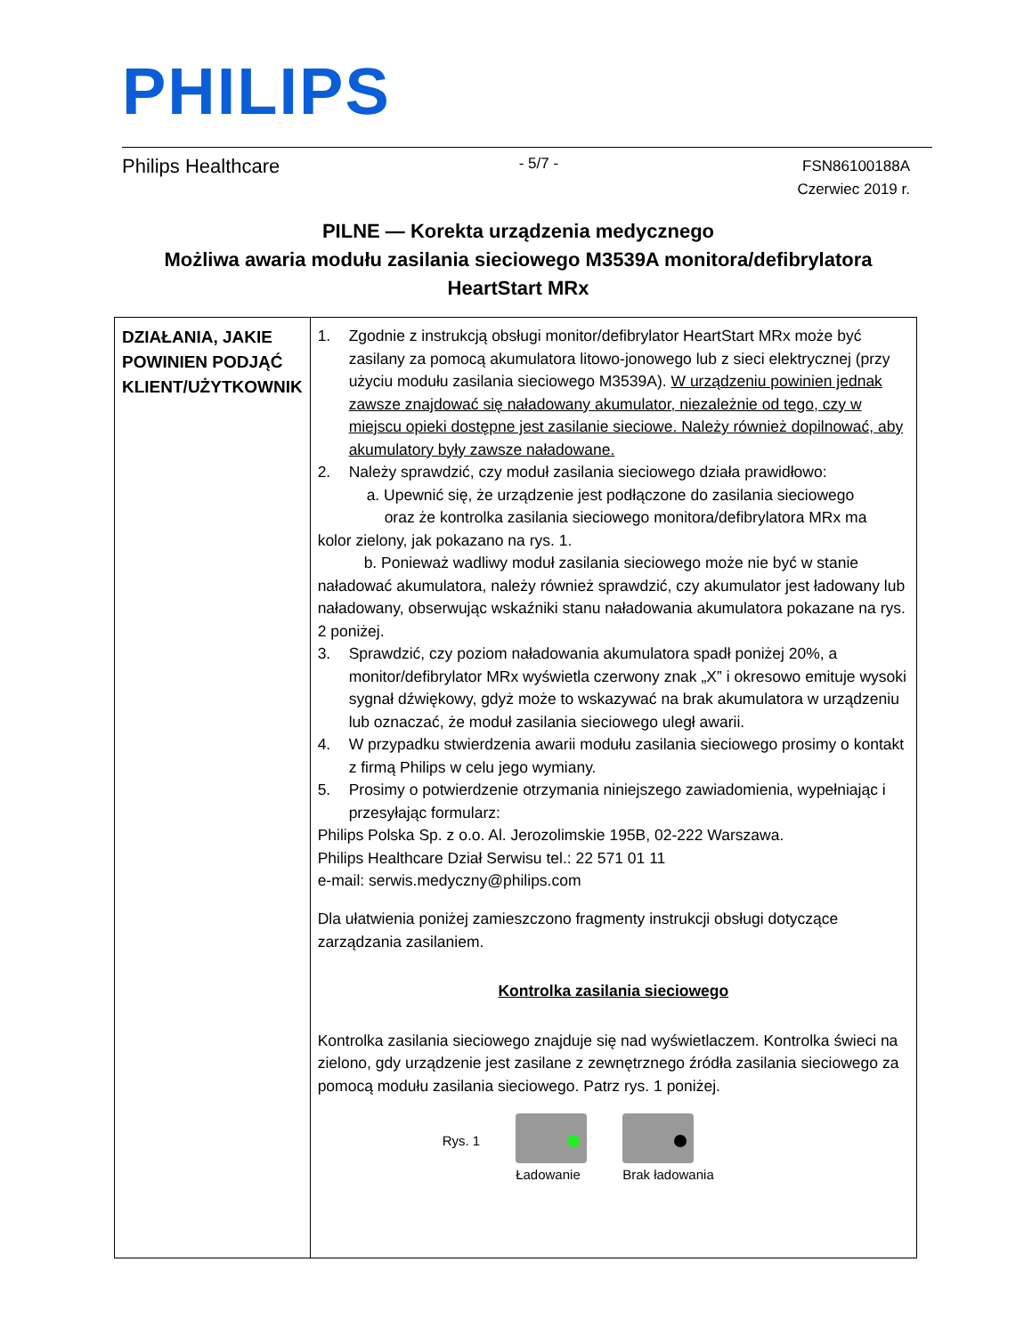PHILIPS
Philips Healthcare
- 5/7 -
FSN86100188A
Czerwiec 2019 r.
PILNE — Korekta urządzenia medycznego
Możliwa awaria modułu zasilania sieciowego M3539A monitora/defibrylatora HeartStart MRx
| DZIAŁANIA, JAKIE POWINIEN PODJĄĆ KLIENT/UŻYTKOWNIK | 1. Zgodnie z instrukcją obsługi monitor/defibrylator HeartStart MRx może być zasilany za pomocą akumulatora litowo-jonowego lub z sieci elektrycznej (przy użyciu modułu zasilania sieciowego M3539A). W urządzeniu powinien jednak zawsze znajdować się naładowany akumulator, niezależnie od tego, czy w miejscu opieki dostępne jest zasilanie sieciowe. Należy również dopilnować, aby akumulatory były zawsze naładowane. 2. Należy sprawdzić, czy moduł zasilania sieciowego działa prawidłowo: a. Upewnić się, że urządzenie jest podłączone do zasilania sieciowego oraz że kontrolka zasilania sieciowego monitora/defibrylatora MRx ma kolor zielony, jak pokazano na rys. 1. b. Ponieważ wadliwy moduł zasilania sieciowego może nie być w stanie naładować akumulatora, należy również sprawdzić, czy akumulator jest ładowany lub naładowany, obserwując wskaźniki stanu naładowania akumulatora pokazane na rys. 2 poniżej. 3. Sprawdzić, czy poziom naładowania akumulatora spadł poniżej 20%, a monitor/defibrylator MRx wyświetla czerwony znak „X” i okresowo emituje wysoki sygnał dźwiękowy, gdyż może to wskazywać na brak akumulatora w urządzeniu lub oznaczać, że moduł zasilania sieciowego uległ awarii. 4. W przypadku stwierdzenia awarii modułu zasilania sieciowego prosimy o kontakt z firmą Philips w celu jego wymiany. 5. Prosimy o potwierdzenie otrzymania niniejszego zawiadomienia, wypełniając i przesyłając formularz: Philips Polska Sp. z o.o. Al. Jerozolimskie 195B, 02-222 Warszawa. Philips Healthcare Dział Serwisu tel.: 22 571 01 11 e-mail: serwis.medyczny@philips.com Dla ułatwienia poniżej zamieszczono fragmenty instrukcji obsługi dotyczące zarządzania zasilaniem. Kontrolka zasilania sieciowego Kontrolka zasilania sieciowego znajduje się nad wyświetlaczem. Kontrolka świeci na zielono, gdy urządzenie jest zasilane z zewnętrznego źródła zasilania sieciowego za pomocą modułu zasilania sieciowego. Patrz rys. 1 poniżej. Rys. 1 Ładowanie Brak ładowania |